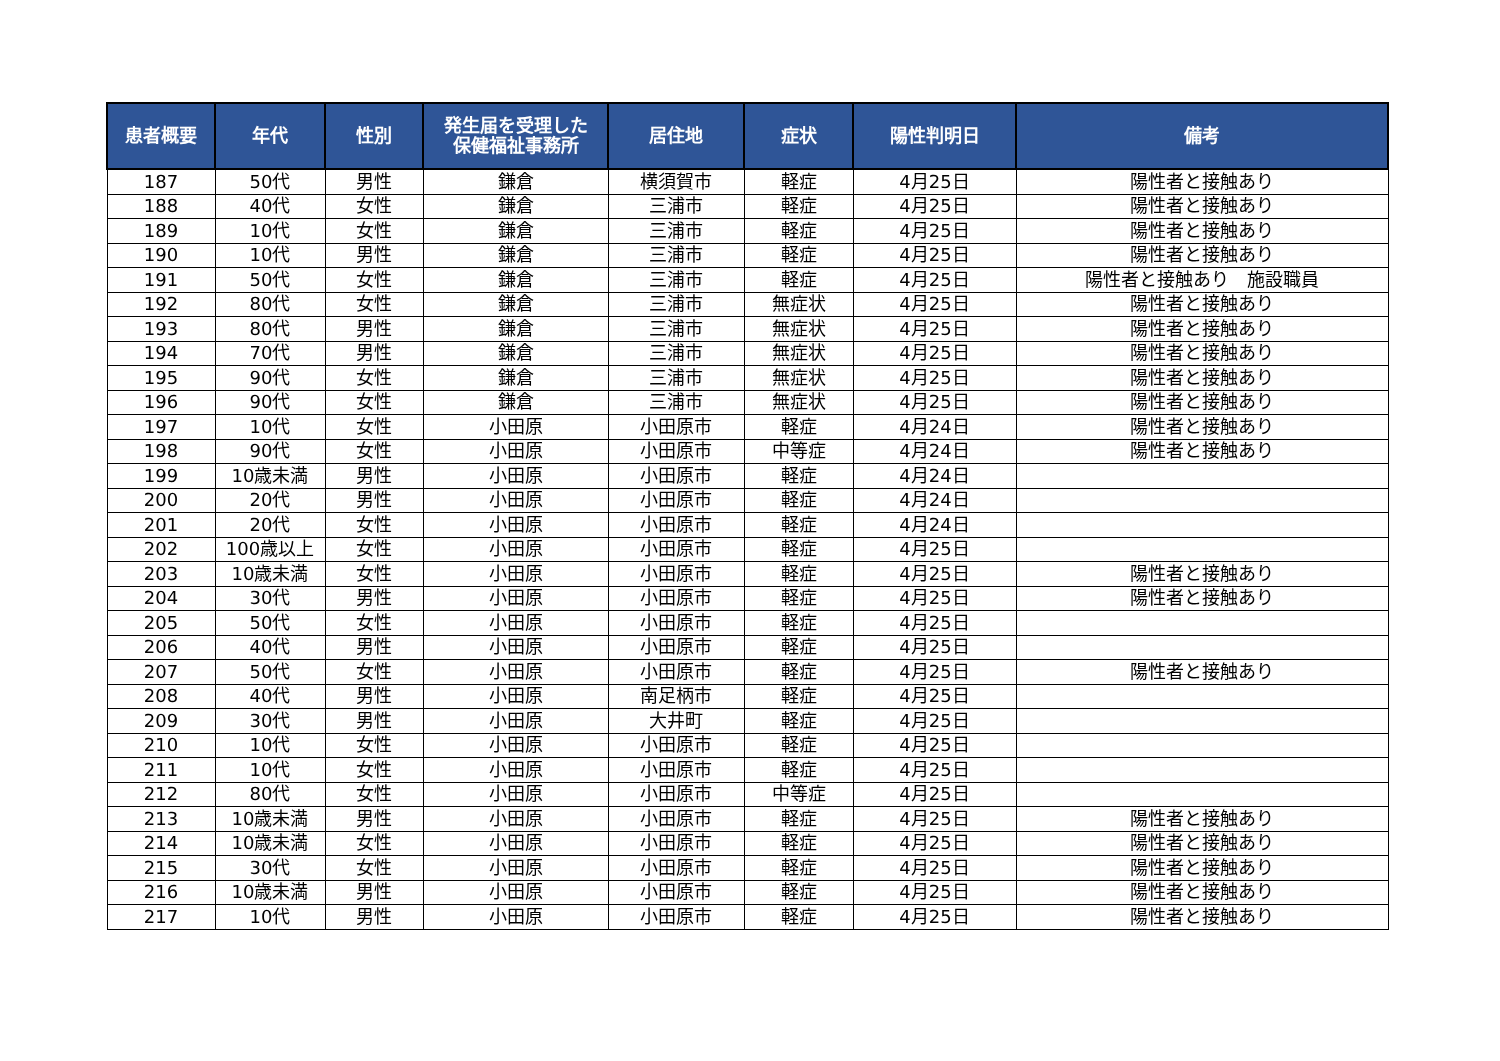| 患者概要 | 年代 | 性別 | 発生届を受理した 保健福祉事務所 | 居住地 | 症状 | 陽性判明日 | 備考 |
| --- | --- | --- | --- | --- | --- | --- | --- |
| 187 | 50代 | 男性 | 鎌倉 | 横須賀市 | 軽症 | 4月25日 | 陽性者と接触あり |
| 188 | 40代 | 女性 | 鎌倉 | 三浦市 | 軽症 | 4月25日 | 陽性者と接触あり |
| 189 | 10代 | 女性 | 鎌倉 | 三浦市 | 軽症 | 4月25日 | 陽性者と接触あり |
| 190 | 10代 | 男性 | 鎌倉 | 三浦市 | 軽症 | 4月25日 | 陽性者と接触あり |
| 191 | 50代 | 女性 | 鎌倉 | 三浦市 | 軽症 | 4月25日 | 陽性者と接触あり 施設職員 |
| 192 | 80代 | 女性 | 鎌倉 | 三浦市 | 無症状 | 4月25日 | 陽性者と接触あり |
| 193 | 80代 | 男性 | 鎌倉 | 三浦市 | 無症状 | 4月25日 | 陽性者と接触あり |
| 194 | 70代 | 男性 | 鎌倉 | 三浦市 | 無症状 | 4月25日 | 陽性者と接触あり |
| 195 | 90代 | 女性 | 鎌倉 | 三浦市 | 無症状 | 4月25日 | 陽性者と接触あり |
| 196 | 90代 | 女性 | 鎌倉 | 三浦市 | 無症状 | 4月25日 | 陽性者と接触あり |
| 197 | 10代 | 女性 | 小田原 | 小田原市 | 軽症 | 4月24日 | 陽性者と接触あり |
| 198 | 90代 | 女性 | 小田原 | 小田原市 | 中等症 | 4月24日 | 陽性者と接触あり |
| 199 | 10歳未満 | 男性 | 小田原 | 小田原市 | 軽症 | 4月24日 | |
| 200 | 20代 | 男性 | 小田原 | 小田原市 | 軽症 | 4月24日 | |
| 201 | 20代 | 女性 | 小田原 | 小田原市 | 軽症 | 4月24日 | |
| 202 | 100歳以上 | 女性 | 小田原 | 小田原市 | 軽症 | 4月25日 | |
| 203 | 10歳未満 | 女性 | 小田原 | 小田原市 | 軽症 | 4月25日 | 陽性者と接触あり |
| 204 | 30代 | 男性 | 小田原 | 小田原市 | 軽症 | 4月25日 | 陽性者と接触あり |
| 205 | 50代 | 女性 | 小田原 | 小田原市 | 軽症 | 4月25日 | |
| 206 | 40代 | 男性 | 小田原 | 小田原市 | 軽症 | 4月25日 | |
| 207 | 50代 | 女性 | 小田原 | 小田原市 | 軽症 | 4月25日 | 陽性者と接触あり |
| 208 | 40代 | 男性 | 小田原 | 南足柄市 | 軽症 | 4月25日 | |
| 209 | 30代 | 男性 | 小田原 | 大井町 | 軽症 | 4月25日 | |
| 210 | 10代 | 女性 | 小田原 | 小田原市 | 軽症 | 4月25日 | |
| 211 | 10代 | 女性 | 小田原 | 小田原市 | 軽症 | 4月25日 | |
| 212 | 80代 | 女性 | 小田原 | 小田原市 | 中等症 | 4月25日 | |
| 213 | 10歳未満 | 男性 | 小田原 | 小田原市 | 軽症 | 4月25日 | 陽性者と接触あり |
| 214 | 10歳未満 | 女性 | 小田原 | 小田原市 | 軽症 | 4月25日 | 陽性者と接触あり |
| 215 | 30代 | 女性 | 小田原 | 小田原市 | 軽症 | 4月25日 | 陽性者と接触あり |
| 216 | 10歳未満 | 男性 | 小田原 | 小田原市 | 軽症 | 4月25日 | 陽性者と接触あり |
| 217 | 10代 | 男性 | 小田原 | 小田原市 | 軽症 | 4月25日 | 陽性者と接触あり |